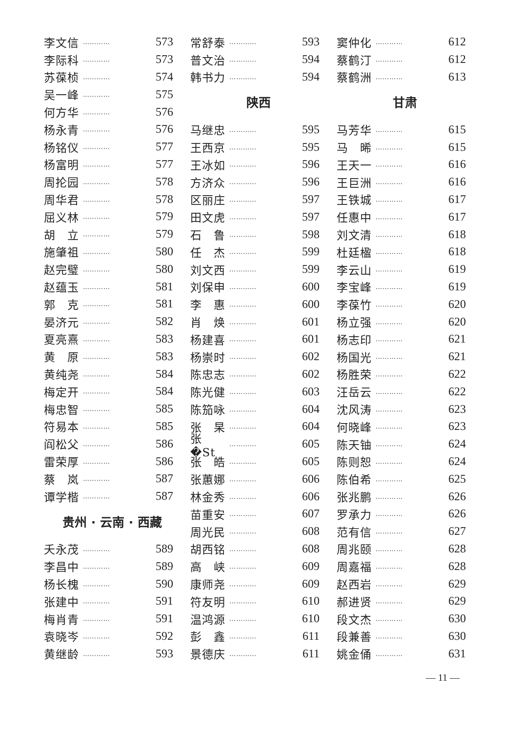李文信 ………… 573
李际科 ………… 573
苏葆桢 ………… 574
吴一峰 ………… 575
何方华 ………… 576
杨永青 ………… 576
杨铭仪 ………… 577
杨富明 ………… 577
周抡园 ………… 578
周华君 ………… 578
屈义林 ………… 579
胡　立 ………… 579
施肇祖 ………… 580
赵完璧 ………… 580
赵蕴玉 ………… 581
郭　克 ………… 581
晏济元 ………… 582
夏亮熹 ………… 583
黄　原 ………… 583
黄纯尧 ………… 584
梅定开 ………… 584
梅忠智 ………… 585
符易本 ………… 585
阎松父 ………… 586
雷荣厚 ………… 586
蔡　岚 ………… 587
谭学楷 ………… 587
贵州 · 云南 · 西藏
夭永茂 ………… 589
李昌中 ………… 589
杨长槐 ………… 590
张建中 ………… 591
梅肖青 ………… 591
袁晓岑 ………… 592
黄继龄 ………… 593
常舒泰 ………… 593
普文治 ………… 594
韩书力 ………… 594
陕西
马继忠 ………… 595
王西京 ………… 595
王冰如 ………… 596
方济众 ………… 596
区丽庄 ………… 597
田文虎 ………… 597
石　鲁 ………… 598
任　杰 ………… 599
刘文西 ………… 599
刘保申 ………… 600
李　惠 ………… 600
肖　焕 ………… 601
杨建喜 ………… 601
杨崇时 ………… 602
陈忠志 ………… 602
陈光健 ………… 603
陈笳咏 ………… 604
张　杲 ………… 604
张　�St ………… 605
张　皓 ………… 605
张蕙娜 ………… 606
林金秀 ………… 606
苗重安 ………… 607
周光民 ………… 608
胡西铭 ………… 608
高　峡 ………… 609
康师尧 ………… 609
符友明 ………… 610
温鸿源 ………… 610
彭　鑫 ………… 611
景德庆 ………… 611
窦仲化 ………… 612
蔡鹤汀 ………… 612
蔡鹤洲 ………… 613
甘肃
马芳华 ………… 615
马　晞 ………… 615
王天一 ………… 616
王巨洲 ………… 616
王铁城 ………… 617
任惠中 ………… 617
刘文清 ………… 618
杜廷楹 ………… 618
李云山 ………… 619
李宝峰 ………… 619
李葆竹 ………… 620
杨立强 ………… 620
杨志印 ………… 621
杨国光 ………… 621
杨胜荣 ………… 622
汪岳云 ………… 622
沈风涛 ………… 623
何晓峰 ………… 623
陈天铀 ………… 624
陈则恕 ………… 624
陈伯希 ………… 625
张兆鹏 ………… 626
罗承力 ………… 626
范有信 ………… 627
周兆颐 ………… 628
周嘉福 ………… 628
赵西岩 ………… 629
郝进贤 ………… 629
段文杰 ………… 630
段兼善 ………… 630
姚金俑 ………… 631
— 11 —